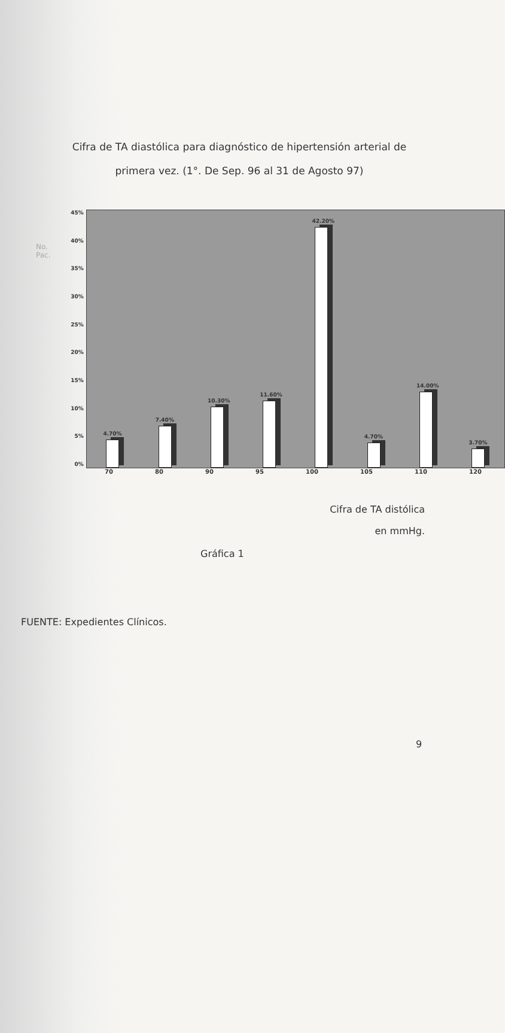Cifra de TA diastólica para diagnóstico de hipertensión arterial de
primera vez. (1°. De Sep. 96 al 31 de Agosto 97)
No.
Pac.
45%
40%
35%
30%
25%
20%
15%
10%
5%
0%
4.70%
7.40%
10.30%
11.60%
42.20%
4.70%
14.00%
3.70%
70 80 90 95 100 105 110 120
Cifra de TA distólica
en mmHg.
Gráfica 1
FUENTE: Expedientes Clínicos.
9